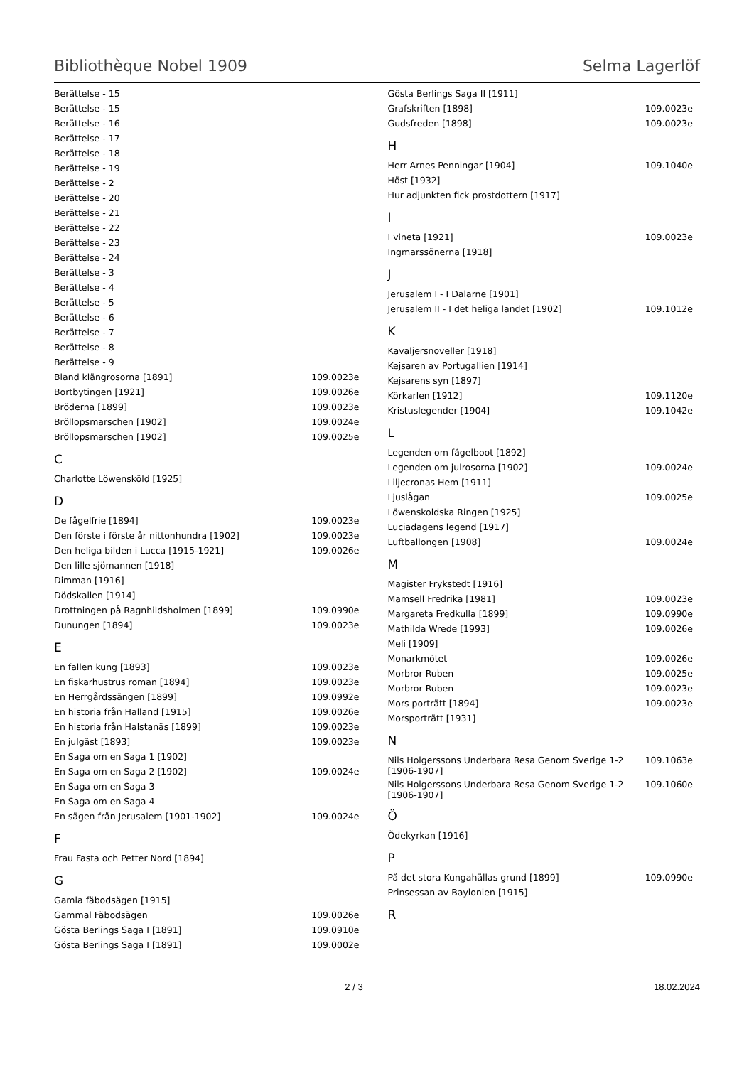Bibliothèque Nobel 1909 Selma Lagerlöf
| Berättelse - 15 | |
| Berättelse - 15 | |
| Berättelse - 16 | |
| Berättelse - 17 | |
| Berättelse - 18 | |
| Berättelse - 19 | |
| Berättelse - 2 | |
| Berättelse - 20 | |
| Berättelse - 21 | |
| Berättelse - 22 | |
| Berättelse - 23 | |
| Berättelse - 24 | |
| Berättelse - 3 | |
| Berättelse - 4 | |
| Berättelse - 5 | |
| Berättelse - 6 | |
| Berättelse - 7 | |
| Berättelse - 8 | |
| Berättelse - 9 | |
| Bland klängrosorna [1891] | 109.0023e |
| Bortbytingen [1921] | 109.0026e |
| Bröderna [1899] | 109.0023e |
| Bröllopsmarschen [1902] | 109.0024e |
| Bröllopsmarschen [1902] | 109.0025e |
C
| Charlotte Löwensköld [1925] | |
D
| De fågelfrie [1894] | 109.0023e |
| Den förste i förste år nittonhundra [1902] | 109.0023e |
| Den heliga bilden i Lucca [1915-1921] | 109.0026e |
| Den lille sjömannen [1918] | |
| Dimman [1916] | |
| Dödskallen [1914] | |
| Drottningen på Ragnhildsholmen [1899] | 109.0990e |
| Dunungen [1894] | 109.0023e |
E
| En fallen kung [1893] | 109.0023e |
| En fiskarhustrus roman [1894] | 109.0023e |
| En Herrgårdssängen [1899] | 109.0992e |
| En historia från Halland [1915] | 109.0026e |
| En historia från Halstanäs [1899] | 109.0023e |
| En julgäst [1893] | 109.0023e |
| En Saga om en Saga 1 [1902] | |
| En Saga om en Saga 2 [1902] | 109.0024e |
| En Saga om en Saga 3 | |
| En Saga om en Saga 4 | |
| En sägen från Jerusalem [1901-1902] | 109.0024e |
F
| Frau Fasta och Petter Nord [1894] | |
G
| Gamla fäbodsägen [1915] | |
| Gammal Fäbodsägen | 109.0026e |
| Gösta Berlings Saga I [1891] | 109.0910e |
| Gösta Berlings Saga I [1891] | 109.0002e |
| Gösta Berlings Saga II [1911] | |
| Grafskriften [1898] | 109.0023e |
| Gudsfreden [1898] | 109.0023e |
H
| Herr Arnes Penningar [1904] | 109.1040e |
| Höst [1932] | |
| Hur adjunkten fick prostdottern [1917] | |
I
| I vineta [1921] | 109.0023e |
| Ingmarssönerna [1918] | |
J
| Jerusalem I - I Dalarne [1901] | |
| Jerusalem II - I det heliga landet [1902] | 109.1012e |
K
| Kavaljersnoveller [1918] | |
| Kejsaren av Portugallien [1914] | |
| Kejsarens syn [1897] | |
| Körkarlen [1912] | 109.1120e |
| Kristuslegender [1904] | 109.1042e |
L
| Legenden om fågelboot [1892] | |
| Legenden om julrosorna [1902] | 109.0024e |
| Liljecronas Hem [1911] | |
| Ljuslågan | 109.0025e |
| Löwenskoldska Ringen [1925] | |
| Luciadagens legend [1917] | |
| Luftballongen [1908] | 109.0024e |
M
| Magister Frykstedt [1916] | |
| Mamsell Fredrika [1981] | 109.0023e |
| Margareta Fredkulla [1899] | 109.0990e |
| Mathilda Wrede [1993] | 109.0026e |
| Meli [1909] | |
| Monarkmötet | 109.0026e |
| Morbror Ruben | 109.0025e |
| Morbror Ruben | 109.0023e |
| Mors porträtt [1894] | 109.0023e |
| Morsporträtt [1931] | |
N
| Nils Holgerssons Underbara Resa Genom Sverige 1-2 [1906-1907] | 109.1063e |
| Nils Holgerssons Underbara Resa Genom Sverige 1-2 [1906-1907] | 109.1060e |
Ö
| Ödekyrkan [1916] | |
P
| På det stora Kungahällas grund [1899] | 109.0990e |
| Prinsessan av Baylonien [1915] | |
R
2 / 3 18.02.2024